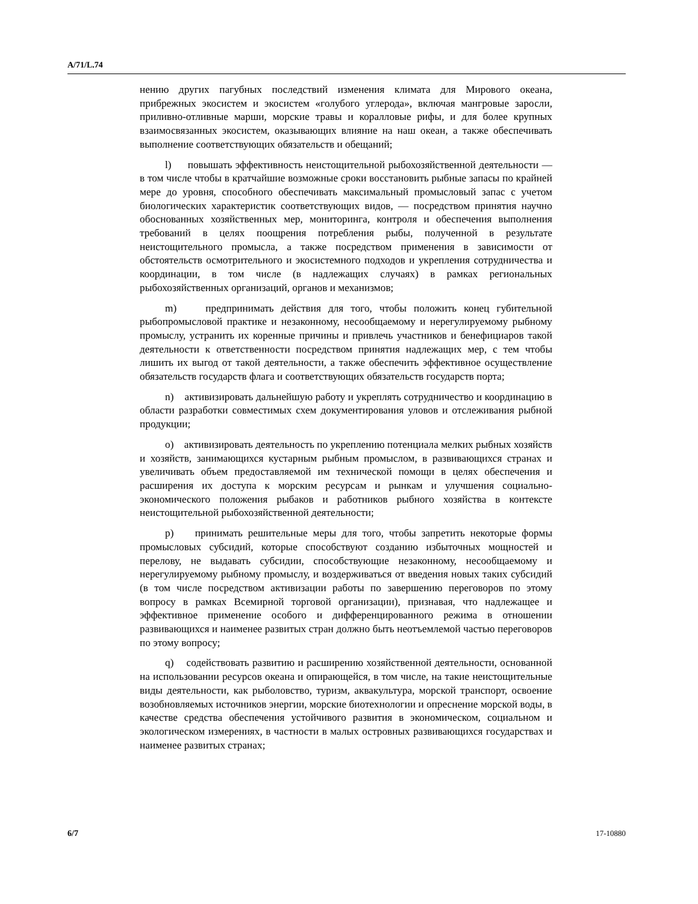A/71/L.74
нению других пагубных последствий изменения климата для Мирового океана, прибрежных экосистем и экосистем «голубого углерода», включая мангровые заросли, приливно-отливные марши, морские травы и коралловые рифы, и для более крупных взаимосвязанных экосистем, оказывающих влияние на наш океан, а также обеспечивать выполнение соответствующих обязательств и обещаний;
l) повышать эффективность неистощительной рыбохозяйственной деятельности — в том числе чтобы в кратчайшие возможные сроки восстановить рыбные запасы по крайней мере до уровня, способного обеспечивать максимальный промысловый запас с учетом биологических характеристик соответствующих видов, — посредством принятия научно обоснованных хозяйственных мер, мониторинга, контроля и обеспечения выполнения требований в целях поощрения потребления рыбы, полученной в результате неистощительного промысла, а также посредством применения в зависимости от обстоятельств осмотрительного и экосистемного подходов и укрепления сотрудничества и координации, в том числе (в надлежащих случаях) в рамках региональных рыбохозяйственных организаций, органов и механизмов;
m) предпринимать действия для того, чтобы положить конец губительной рыбопромысловой практике и незаконному, несообщаемому и нерегулируемому рыбному промыслу, устранить их коренные причины и привлечь участников и бенефициаров такой деятельности к ответственности посредством принятия надлежащих мер, с тем чтобы лишить их выгод от такой деятельности, а также обеспечить эффективное осуществление обязательств государств флага и соответствующих обязательств государств порта;
n) активизировать дальнейшую работу и укреплять сотрудничество и координацию в области разработки совместимых схем документирования уловов и отслеживания рыбной продукции;
o) активизировать деятельность по укреплению потенциала мелких рыбных хозяйств и хозяйств, занимающихся кустарным рыбным промыслом, в развивающихся странах и увеличивать объем предоставляемой им технической помощи в целях обеспечения и расширения их доступа к морским ресурсам и рынкам и улучшения социально-экономического положения рыбаков и работников рыбного хозяйства в контексте неистощительной рыбохозяйственной деятельности;
p) принимать решительные меры для того, чтобы запретить некоторые формы промысловых субсидий, которые способствуют созданию избыточных мощностей и перелову, не выдавать субсидии, способствующие незаконному, несообщаемому и нерегулируемому рыбному промыслу, и воздерживаться от введения новых таких субсидий (в том числе посредством активизации работы по завершению переговоров по этому вопросу в рамках Всемирной торговой организации), признавая, что надлежащее и эффективное применение особого и дифференцированного режима в отношении развивающихся и наименее развитых стран должно быть неотъемлемой частью переговоров по этому вопросу;
q) содействовать развитию и расширению хозяйственной деятельности, основанной на использовании ресурсов океана и опирающейся, в том числе, на такие неистощительные виды деятельности, как рыболовство, туризм, аквакультура, морской транспорт, освоение возобновляемых источников энергии, морские биотехнологии и опреснение морской воды, в качестве средства обеспечения устойчивого развития в экономическом, социальном и экологическом измерениях, в частности в малых островных развивающихся государствах и наименее развитых странах;
6/7 17-10880